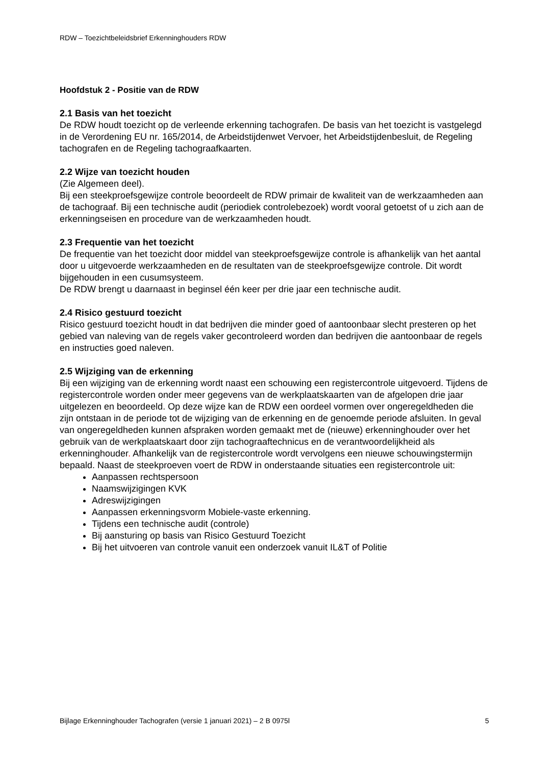RDW – Toezichtbeleidsbrief Erkenninghouders RDW
Hoofdstuk 2 - Positie van de RDW
2.1 Basis van het toezicht
De RDW houdt toezicht op de verleende erkenning tachografen. De basis van het toezicht is vastgelegd in de Verordening EU nr. 165/2014, de Arbeidstijdenwet Vervoer, het Arbeidstijdenbesluit, de Regeling tachografen en de Regeling tachograafkaarten.
2.2 Wijze van toezicht houden
(Zie Algemeen deel).
Bij een steekproefsgewijze controle beoordeelt de RDW primair de kwaliteit van de werkzaamheden aan de tachograaf. Bij een technische audit (periodiek controlebezoek) wordt vooral getoetst of u zich aan de erkenningseisen en procedure van de werkzaamheden houdt.
2.3 Frequentie van het toezicht
De frequentie van het toezicht door middel van steekproefsgewijze controle is afhankelijk van het aantal door u uitgevoerde werkzaamheden en de resultaten van de steekproefsgewijze controle. Dit wordt bijgehouden in een cusumsysteem.
De RDW brengt u daarnaast in beginsel één keer per drie jaar een technische audit.
2.4 Risico gestuurd toezicht
Risico gestuurd toezicht houdt in dat bedrijven die minder goed of aantoonbaar slecht presteren op het gebied van naleving van de regels vaker gecontroleerd worden dan bedrijven die aantoonbaar de regels en instructies goed naleven.
2.5 Wijziging van de erkenning
Bij een wijziging van de erkenning wordt naast een schouwing een registercontrole uitgevoerd. Tijdens de registercontrole worden onder meer gegevens van de werkplaatskaarten van de afgelopen drie jaar uitgelezen en beoordeeld. Op deze wijze kan de RDW een oordeel vormen over ongeregeldheden die zijn ontstaan in de periode tot de wijziging van de erkenning en de genoemde periode afsluiten. In geval van ongeregeldheden kunnen afspraken worden gemaakt met de (nieuwe) erkenninghouder over het gebruik van de werkplaatskaart door zijn tachograaftechnicus en de verantwoordelijkheid als erkenninghouder. Afhankelijk van de registercontrole wordt vervolgens een nieuwe schouwingstermijn bepaald. Naast de steekproeven voert de RDW in onderstaande situaties een registercontrole uit:
Aanpassen rechtspersoon
Naamswijzigingen KVK
Adreswijzigingen
Aanpassen erkenningsvorm Mobiele-vaste erkenning.
Tijdens een technische audit (controle)
Bij aansturing op basis van Risico Gestuurd Toezicht
Bij het uitvoeren van controle vanuit een onderzoek vanuit IL&T of Politie
Bijlage Erkenninghouder Tachografen (versie 1 januari 2021) – 2 B 0975l 5